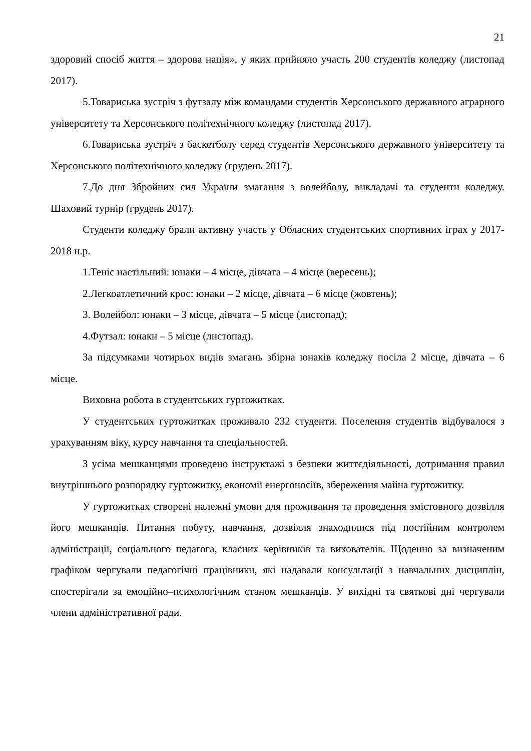21
здоровий спосіб життя – здорова нація», у яких прийняло участь 200 студентів коледжу (листопад 2017).
5.Товариська зустріч з футзалу між командами студентів Херсонського державного аграрного університету та Херсонського політехнічного коледжу (листопад 2017).
6.Товариська зустріч з баскетболу серед студентів Херсонського державного університету та Херсонського політехнічного коледжу (грудень 2017).
7.До дня Збройних сил України змагання з волейболу, викладачі та студенти коледжу. Шаховий турнір (грудень 2017).
Студенти коледжу брали активну участь у Обласних студентських спортивних іграх у 2017-2018 н.р.
1.Теніс настільний: юнаки – 4 місце, дівчата – 4 місце (вересень);
2.Легкоатлетичний крос: юнаки – 2 місце, дівчата – 6 місце (жовтень);
3. Волейбол: юнаки – 3 місце, дівчата – 5 місце (листопад);
4.Футзал: юнаки – 5 місце (листопад).
За підсумками чотирьох видів змагань збірна юнаків коледжу посіла 2 місце, дівчата – 6 місце.
Виховна робота в студентських гуртожитках.
У студентських гуртожитках проживало 232 студенти. Поселення студентів відбувалося з урахуванням віку, курсу навчання та спеціальностей.
З усіма мешканцями проведено інструктажі з безпеки життєдіяльності, дотримання правил внутрішнього розпорядку гуртожитку, економії енергоносіїв, збереження майна гуртожитку.
У гуртожитках створені належні умови для проживання та проведення змістовного дозвілля його мешканців. Питання побуту, навчання, дозвілля знаходилися під постійним контролем адміністрації, соціального педагога, класних керівників та вихователів. Щоденно за визначеним графіком чергували педагогічні працівники, які надавали консультації з навчальних дисциплін, спостерігали за емоційно–психологічним станом мешканців. У вихідні та святкові дні чергували члени адміністративної ради.